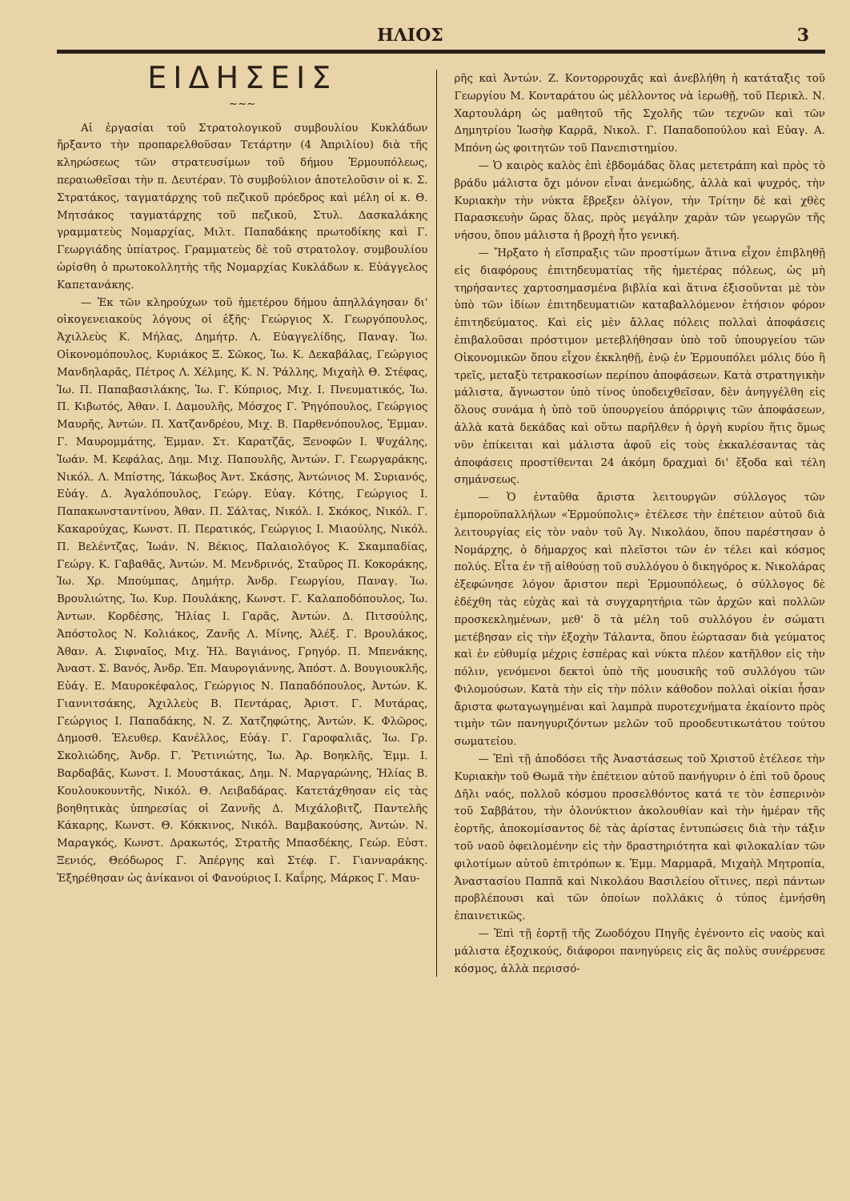ΗΛΙΟΣ 3
ΕΙΔΗΣΕΙΣ
~~~
Αἱ ἐργασίαι τοῦ Στρατολογικοῦ συμβουλίου Κυκλάδων ἤρξαντο τὴν προπαρελθοῦσαν Τετάρτην (4 Ἀπριλίου) διὰ τῆς κληρώσεως τῶν στρατευσίμων τοῦ δήμου Ἑρμουπόλεως, περαιωθεῖσαι τὴν π. Δευτέραν. Τὸ συμβούλιον ἀποτελοῦσιν οἱ κ. Σ. Στρατάκος, ταγματάρχης τοῦ πεζικοῦ πρόεδρος καὶ μέλη οἱ κ. Θ. Μητσάκος ταγματάρχης τοῦ πεζικοῦ, Στυλ. Δασκαλάκης γραμματεὺς Νομαρχίας, Μιλτ. Παπαδάκης πρωτοδίκης καὶ Γ. Γεωργιάδης ὑπίατρος. Γραμματεὺς δὲ τοῦ στρατολογ. συμβουλίου ὡρίσθη ὁ πρωτοκολλητὴς τῆς Νομαρχίας Κυκλάδων κ. Εὐάγγελος Καπετανάκης.
— Ἐκ τῶν κληρούχων τοῦ ἡμετέρου δήμου ἀπηλλάγησαν δι' οἰκογενειακοὺς λόγους οἱ ἑξῆς· Γεώργιος Χ. Γεωργόπουλος, Ἀχιλλεὺς Κ. Μήλας, Δημήτρ. Λ. Εὐαγγελίδης, Παναγ. Ἰω. Οἰκονομόπουλος, Κυριάκος Ξ. Σῶκος, Ἰω. Κ. Δεκαβάλας, Γεώργιος Μανδηλαρᾶς, Πέτρος Λ. Χέλμης, Κ. Ν. Ῥάλλης, Μιχαὴλ Θ. Στέφας, Ἰω. Π. Παπαβασιλάκης, Ἰω. Γ. Κύπριος, Μιχ. Ι. Πνευματικός, Ἰω. Π. Κιβωτός, Ἀθαν. Ι. Δαμουλῆς, Μόσχος Γ. Ῥηγόπουλος, Γεώργιος Μαυρῆς, Ἀντών. Π. Χατζανδρέου, Μιχ. Β. Παρθενόπουλος, Ἐμμαν. Γ. Μαυρομμάτης, Ἐμμαν. Στ. Καρατζᾶς, Ξενοφῶν Ι. Ψυχάλης, Ἰωάν. Μ. Κεφάλας, Δημ. Μιχ. Παπουλῆς, Ἀντών. Γ. Γεωργαράκης, Νικόλ. Λ. Μπίστης, Ἰάκωβος Ἀντ. Σκάσης, Ἀντώνιος Μ. Συριανός, Εὐάγ. Δ. Ἀγαλόπουλος, Γεώργ. Εὐαγ. Κότης, Γεώργιος Ι. Παπακωνσταντίνου, Ἀθαν. Π. Σάλτας, Νικόλ. Ι. Σκόκος, Νικόλ. Γ. Κακαρούχας, Κωνστ. Π. Περατικός, Γεώργιος Ι. Μιαούλης, Νικόλ. Π. Βελέντζας, Ἰωάν. Ν. Βέκιος, Παλαιολόγος Κ. Σκαμπαδίας, Γεώργ. Κ. Γαβαθᾶς, Ἀντών. Μ. Μενδρινός, Σταῦρος Π. Κοκοράκης, Ἰω. Χρ. Μπούμπας, Δημήτρ. Ἀνδρ. Γεωργίου, Παναγ. Ἰω. Βρουλιώτης, Ἰω. Κυρ. Πουλάκης, Κωνστ. Γ. Καλαποδόπουλος, Ἰω. Ἀντων. Κορδέσης, Ἠλίας Ι. Γαρᾶς, Ἀντών. Δ. Πιτσούλης, Ἀπόστολος Ν. Κολιάκος, Ζανῆς Λ. Μίνης, Ἀλέξ. Γ. Βρουλάκος, Ἀθαν. Α. Σιφναῖος, Μιχ. Ἠλ. Βαγιάνος, Γρηγόρ. Π. Μπενάκης, Ἀναστ. Σ. Βανός, Ἀνδρ. Ἐπ. Μαυρογιάννης, Ἀπόστ. Δ. Βουγιουκλῆς, Εὐάγ. Ε. Μαυροκέφαλος, Γεώργιος Ν. Παπαδόπουλος, Ἀντών. Κ. Γιαννιτσάκης, Ἀχιλλεὺς Β. Πεντάρας, Ἀριστ. Γ. Μυτάρας, Γεώργιος Ι. Παπαδάκης, Ν. Ζ. Χατζηφώτης, Ἀντών. Κ. Φλῶρος, Δημοσθ. Ἐλευθερ. Κανέλλος, Εὐάγ. Γ. Γαροφαλιᾶς, Ἰω. Γρ. Σκολιώδης, Ἀνδρ. Γ. Ῥετινιώτης, Ἰω. Ἀρ. Βοηκλῆς, Ἐμμ. Ι. Βαρδαβᾶς, Κωνστ. Ι. Μουστάκας, Δημ. Ν. Μαργαρώνης, Ἠλίας Β. Κουλουκουντῆς, Νικόλ. Θ. Λειβαδάρας. Κατετάχθησαν εἰς τὰς βοηθητικὰς ὑπηρεσίας οἱ Ζαννῆς Δ. Μιχάλοβιτζ, Παντελῆς Κάκαρης, Κωνστ. Θ. Κόκκινος, Νικόλ. Βαμβακούσης, Ἀντών. Ν. Μαραγκός, Κωνστ. Δρακωτός, Στρατῆς Μπασδέκης, Γεώρ. Εὐστ. Ξενιός, Θεόδωρος Γ. Ἀπέργης καὶ Στέφ. Γ. Γιανναράκης. Ἐξηρέθησαν ὡς ἀνίκανοι οἱ Φανούριος Ι. Καΐρης, Μάρκος Γ. Μαυ-
ρῆς καὶ Ἀντών. Ζ. Κοντορρουχᾶς καὶ ἀνεβλήθη ἡ κατάταξις τοῦ Γεωργίου Μ. Κονταράτου ὡς μέλλοντος νὰ ἱερωθῇ, τοῦ Περικλ. Ν. Χαρτουλάρη ὡς μαθητοῦ τῆς Σχολῆς τῶν τεχνῶν καὶ τῶν Δημητρίου Ἰωσὴφ Καρρᾶ, Νικολ. Γ. Παπαδοπούλου καὶ Εὐαγ. Α. Μπόνη ὡς φοιτητῶν τοῦ Πανεπιστημίου.
— Ὁ καιρὸς καλὸς ἐπὶ ἑβδομάδας ὅλας μετετράπη καὶ πρὸς τὸ βράδυ μάλιστα ὄχι μόνον εἶναι ἀνεμώδης, ἀλλὰ καὶ ψυχρός, τὴν Κυριακὴν τὴν νύκτα ἔβρεξεν ὀλίγον, τὴν Τρίτην δὲ καὶ χθὲς Παρασκευὴν ὥρας ὅλας, πρὸς μεγάλην χαρὰν τῶν γεωργῶν τῆς νήσου, ὅπου μάλιστα ἡ βροχὴ ἦτο γενική.
— Ἤρξατο ἡ εἴσπραξις τῶν προστίμων ἅτινα εἶχον ἐπιβληθῇ εἰς διαφόρους ἐπιτηδευματίας τῆς ἡμετέρας πόλεως, ὡς μὴ τηρήσαντες χαρτοσημασμένα βιβλία καὶ ἅτινα ἐξισοῦνται μὲ τὸν ὑπὸ τῶν ἰδίων ἐπιτηδευματιῶν καταβαλλόμενον ἐτήσιον φόρον ἐπιτηδεύματος. Καὶ εἰς μὲν ἄλλας πόλεις πολλαὶ ἀποφάσεις ἐπιβαλοῦσαι πρόστιμον μετεβλήθησαν ὑπὸ τοῦ ὑπουργείου τῶν Οἰκονομικῶν ὅπου εἶχον ἐκκληθῇ, ἐνῷ ἐν Ἑρμουπόλει μόλις δύο ἢ τρεῖς, μεταξὺ τετρακοσίων περίπου ἀποφάσεων. Κατὰ στρατηγικὴν μάλιστα, ἄγνωστον ὑπὸ τίνος ὑποδειχθεῖσαν, δὲν ἀνηγγέλθη εἰς ὅλους συνάμα ἡ ὑπὸ τοῦ ὑπουργείου ἀπόρριψις τῶν ἀποφάσεων, ἀλλὰ κατὰ δεκάδας καὶ οὕτω παρῆλθεν ἡ ὀργὴ κυρίου ἥτις ὅμως νῦν ἐπίκειται καὶ μάλιστα ἀφοῦ εἰς τοὺς ἐκκαλέσαντας τὰς ἀποφάσεις προστίθενται 24 ἀκόμη δραχμαὶ δι' ἔξοδα καὶ τέλη σημάνσεως.
— Ὁ ἐνταῦθα ἄριστα λειτουργῶν σύλλογος τῶν ἐμποροϋπαλλήλων «Ἑρμούπολις» ἐτέλεσε τὴν ἐπέτειον αὐτοῦ διὰ λειτουργίας εἰς τὸν ναὸν τοῦ Ἁγ. Νικολάου, ὅπου παρέστησαν ὁ Νομάρχης, ὁ δήμαρχος καὶ πλεῖστοι τῶν ἐν τέλει καὶ κόσμος πολύς. Εἶτα ἐν τῇ αἰθούσῃ τοῦ συλλόγου ὁ δικηγόρος κ. Νικολάρας ἐξεφώνησε λόγον ἄριστον περὶ Ἑρμουπόλεως, ὁ σύλλογος δὲ ἐδέχθη τὰς εὐχὰς καὶ τὰ συγχαρητήρια τῶν ἀρχῶν καὶ πολλῶν προσκεκλημένων, μεθ' ὃ τὰ μέλη τοῦ συλλόγου ἐν σώματι μετέβησαν εἰς τὴν ἐξοχὴν Τάλαντα, ὅπου ἑώρτασαν διὰ γεύματος καὶ ἐν εὐθυμίᾳ μέχρις ἑσπέρας καὶ νύκτα πλέον κατῆλθον εἰς τὴν πόλιν, γενόμενοι δεκτοὶ ὑπὸ τῆς μουσικῆς τοῦ συλλόγου τῶν Φιλομούσων. Κατὰ τὴν εἰς τὴν πόλιν κάθοδον πολλαὶ οἰκίαι ἦσαν ἄριστα φωταγωγημέναι καὶ λαμπρὰ πυροτεχνήματα ἐκαίοντο πρὸς τιμὴν τῶν πανηγυριζόντων μελῶν τοῦ προοδευτικωτάτου τούτου σωματείου.
— Ἐπὶ τῇ ἀποδόσει τῆς Ἀναστάσεως τοῦ Χριστοῦ ἐτέλεσε τὴν Κυριακὴν τοῦ Θωμᾶ τὴν ἐπέτειον αὐτοῦ πανήγυριν ὁ ἐπὶ τοῦ ὄρους Δῆλι ναός, πολλοῦ κόσμου προσελθόντος κατά τε τὸν ἑσπερινὸν τοῦ Σαββάτου, τὴν ὁλονύκτιον ἀκολουθίαν καὶ τὴν ἡμέραν τῆς ἑορτῆς, ἀποκομίσαντος δὲ τὰς ἀρίστας ἐντυπώσεις διὰ τὴν τάξιν τοῦ ναοῦ ὀφειλομένην εἰς τὴν δραστηριότητα καὶ φιλοκαλίαν τῶν φιλοτίμων αὐτοῦ ἐπιτρόπων κ. Ἐμμ. Μαρμαρᾶ, Μιχαὴλ Μητροπία, Ἀναστασίου Παππᾶ καὶ Νικολάου Βασιλείου οἵτινες, περὶ πάντων προβλέπουσι καὶ τῶν ὁποίων πολλάκις ὁ τύπος ἐμνήσθη ἐπαινετικῶς.
— Ἐπὶ τῇ ἑορτῇ τῆς Ζωοδόχου Πηγῆς ἐγένοντο εἰς ναοὺς καὶ μάλιστα ἐξοχικούς, διάφοροι πανηγύρεις εἰς ἃς πολὺς συνέρρευσε κόσμος, ἀλλὰ περισσό-